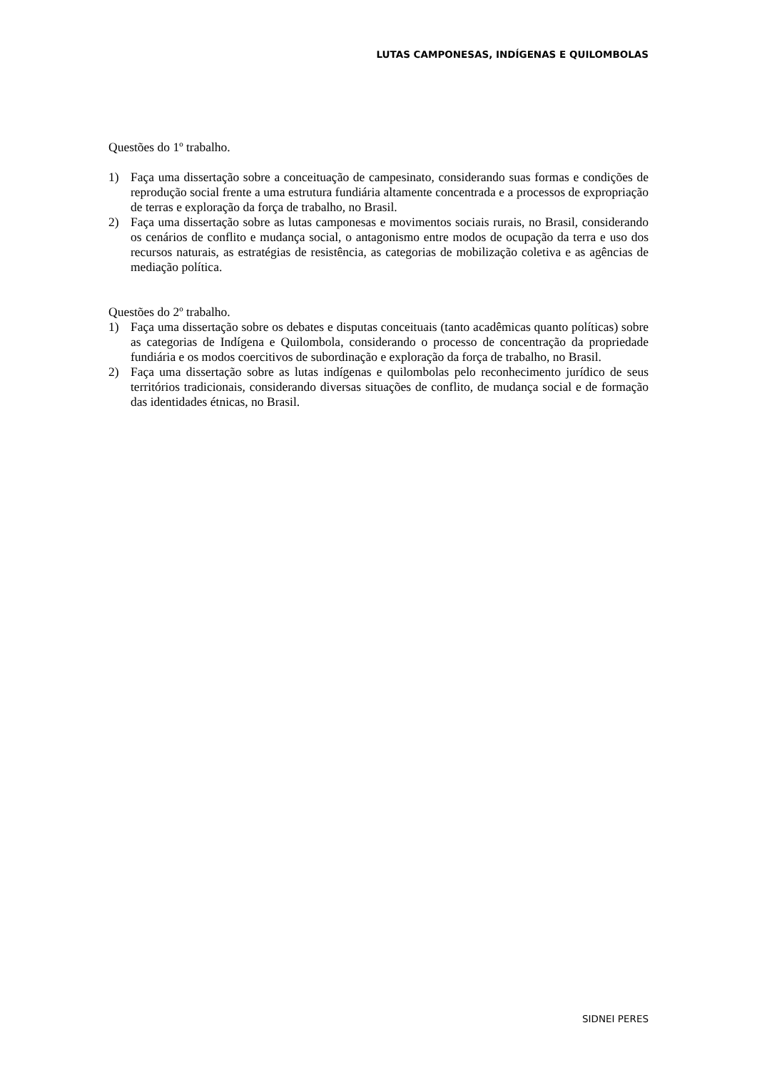LUTAS CAMPONESAS, INDÍGENAS E QUILOMBOLAS
Questões do 1º trabalho.
1) Faça uma dissertação sobre a conceituação de campesinato, considerando suas formas e condições de reprodução social frente a uma estrutura fundiária altamente concentrada e a processos de expropriação de terras e exploração da força de trabalho, no Brasil.
2) Faça uma dissertação sobre as lutas camponesas e movimentos sociais rurais, no Brasil, considerando os cenários de conflito e mudança social, o antagonismo entre modos de ocupação da terra e uso dos recursos naturais, as estratégias de resistência, as categorias de mobilização coletiva e as agências de mediação política.
Questões do 2º trabalho.
1) Faça uma dissertação sobre os debates e disputas conceituais (tanto acadêmicas quanto políticas) sobre as categorias de Indígena e Quilombola, considerando o processo de concentração da propriedade fundiária e os modos coercitivos de subordinação e exploração da força de trabalho, no Brasil.
2) Faça uma dissertação sobre as lutas indígenas e quilombolas pelo reconhecimento jurídico de seus territórios tradicionais, considerando diversas situações de conflito, de mudança social e de formação das identidades étnicas, no Brasil.
SIDNEI PERES